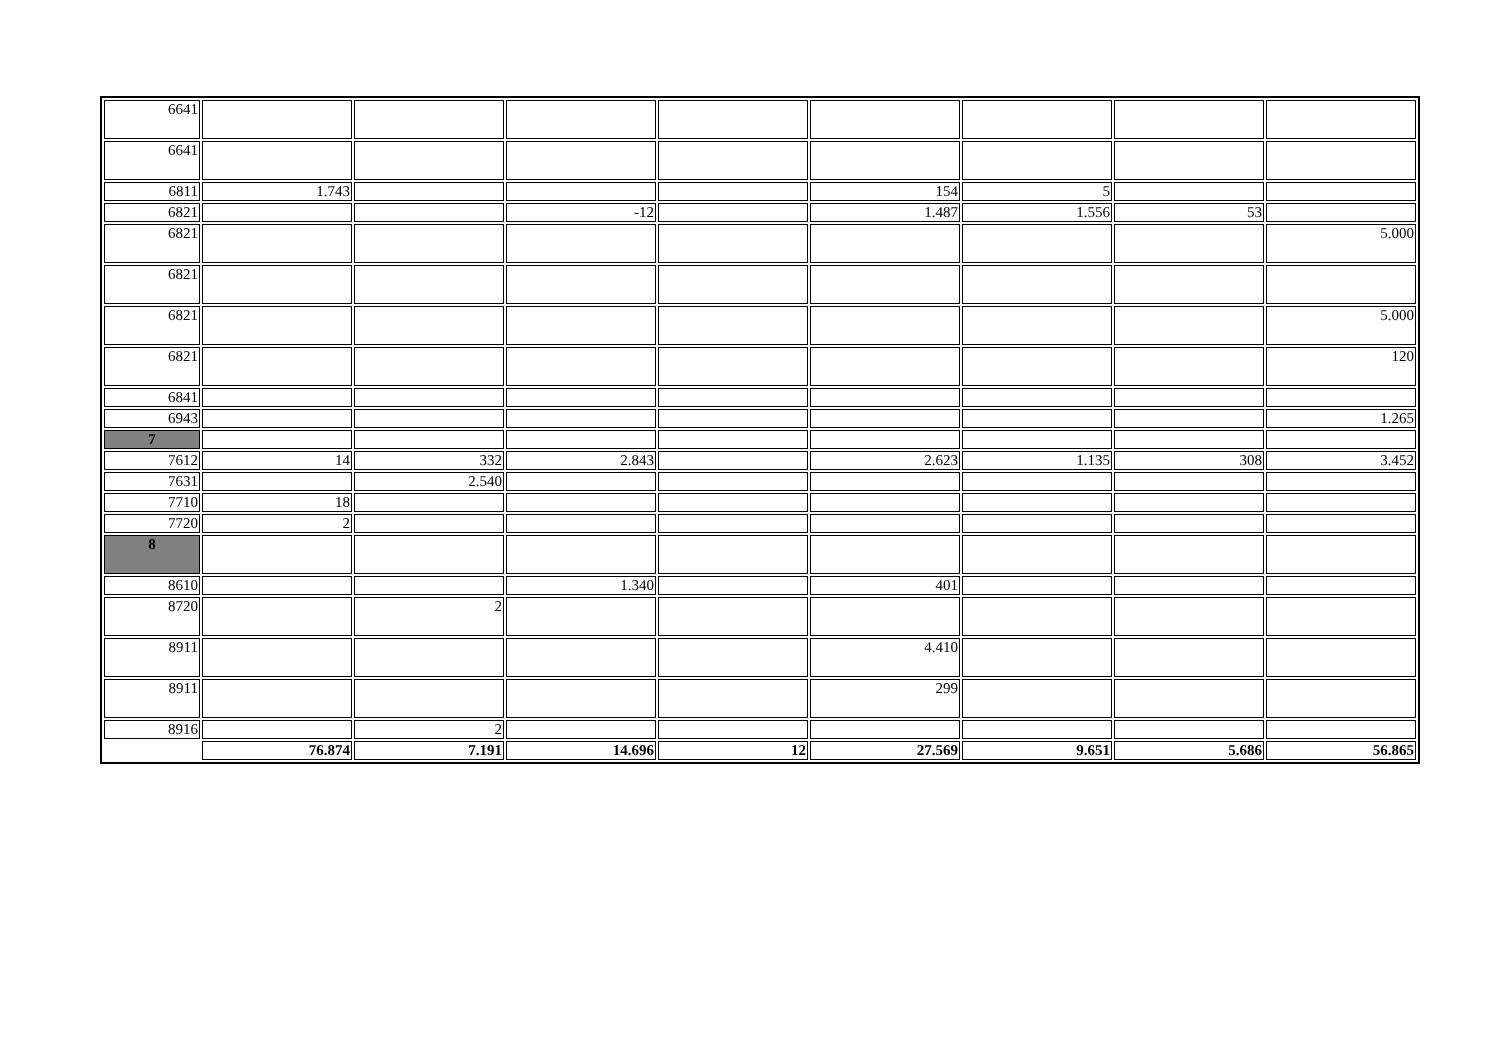| 6641 | | | | | | | | |
| 6641 | | | | | | | | |
| 6811 | 1.743 | | | | 154 | 5 | | |
| 6821 | | | -12 | | 1.487 | 1.556 | 53 | |
| 6821 | | | | | | | | 5.000 |
| 6821 | | | | | | | | |
| 6821 | | | | | | | | 5.000 |
| 6821 | | | | | | | | 120 |
| 6841 | | | | | | | | |
| 6943 | | | | | | | | 1.265 |
| 7 | | | | | | | | |
| 7612 | 14 | 332 | 2.843 | | 2.623 | 1.135 | 308 | 3.452 |
| 7631 | | 2.540 | | | | | | |
| 7710 | 18 | | | | | | | |
| 7720 | 2 | | | | | | | |
| 8 | | | | | | | | |
| 8610 | | | 1.340 | | 401 | | | |
| 8720 | | 2 | | | | | | |
| 8911 | | | | | 4.410 | | | |
| 8911 | | | | | 299 | | | |
| 8916 | | 2 | | | | | | |
| | 76.874 | 7.191 | 14.696 | 12 | 27.569 | 9.651 | 5.686 | 56.865 |